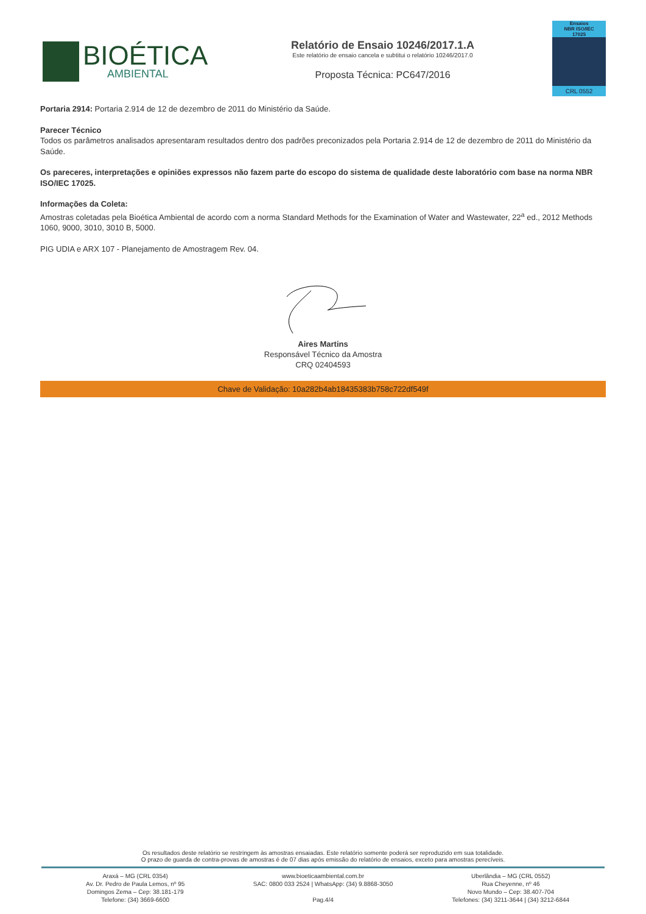BIOÉTICA
AMBIENTAL
Relatório de Ensaio 10246/2017.1.A
Este relatório de ensaio cancela e subtitui o relatório 10246/2017.0
Proposta Técnica: PC647/2016
Ensaios
NBR ISO/IEC
17025
CRL 0552
Portaria 2914: Portaria 2.914 de 12 de dezembro de 2011 do Ministério da Saúde.
Parecer Técnico
Todos os parâmetros analisados apresentaram resultados dentro dos padrões preconizados pela Portaria 2.914 de 12 de dezembro de 2011 do Ministério da Saúde.
Os pareceres, interpretações e opiniões expressos não fazem parte do escopo do sistema de qualidade deste laboratório com base na norma NBR ISO/IEC 17025.
Informações da Coleta:
Amostras coletadas pela Bioética Ambiental de acordo com a norma Standard Methods for the Examination of Water and Wastewater, 22<sup>a</sup> ed., 2012 Methods 1060, 9000, 3010, 3010 B, 5000.
PIG UDIA e ARX 107 - Planejamento de Amostragem Rev. 04.
Aires Martins
Responsável Técnico da Amostra
CRQ 02404593
Chave de Validação: 10a282b4ab18435383b758c722df549f
Os resultados deste relatório se restringem às amostras ensaiadas. Este relatório somente poderá ser reproduzido em sua totalidade.
O prazo de guarda de contra-provas de amostras é de 07 dias após emissão do relatório de ensaios, exceto para amostras perecíveis.
Araxá – MG (CRL 0354)
Av. Dr. Pedro de Paula Lemos, nº 95
Domingos Zema – Cep: 38.181-179
Telefone: (34) 3669-6600
www.bioeticaambiental.com.br
SAC: 0800 033 2524 | WhatsApp: (34) 9.8868-3050
Pag.4/4
Uberlândia – MG (CRL 0552)
Rua Cheyenne, nº 46
Novo Mundo – Cep: 38.407-704
Telefones: (34) 3211-3644 | (34) 3212-6844